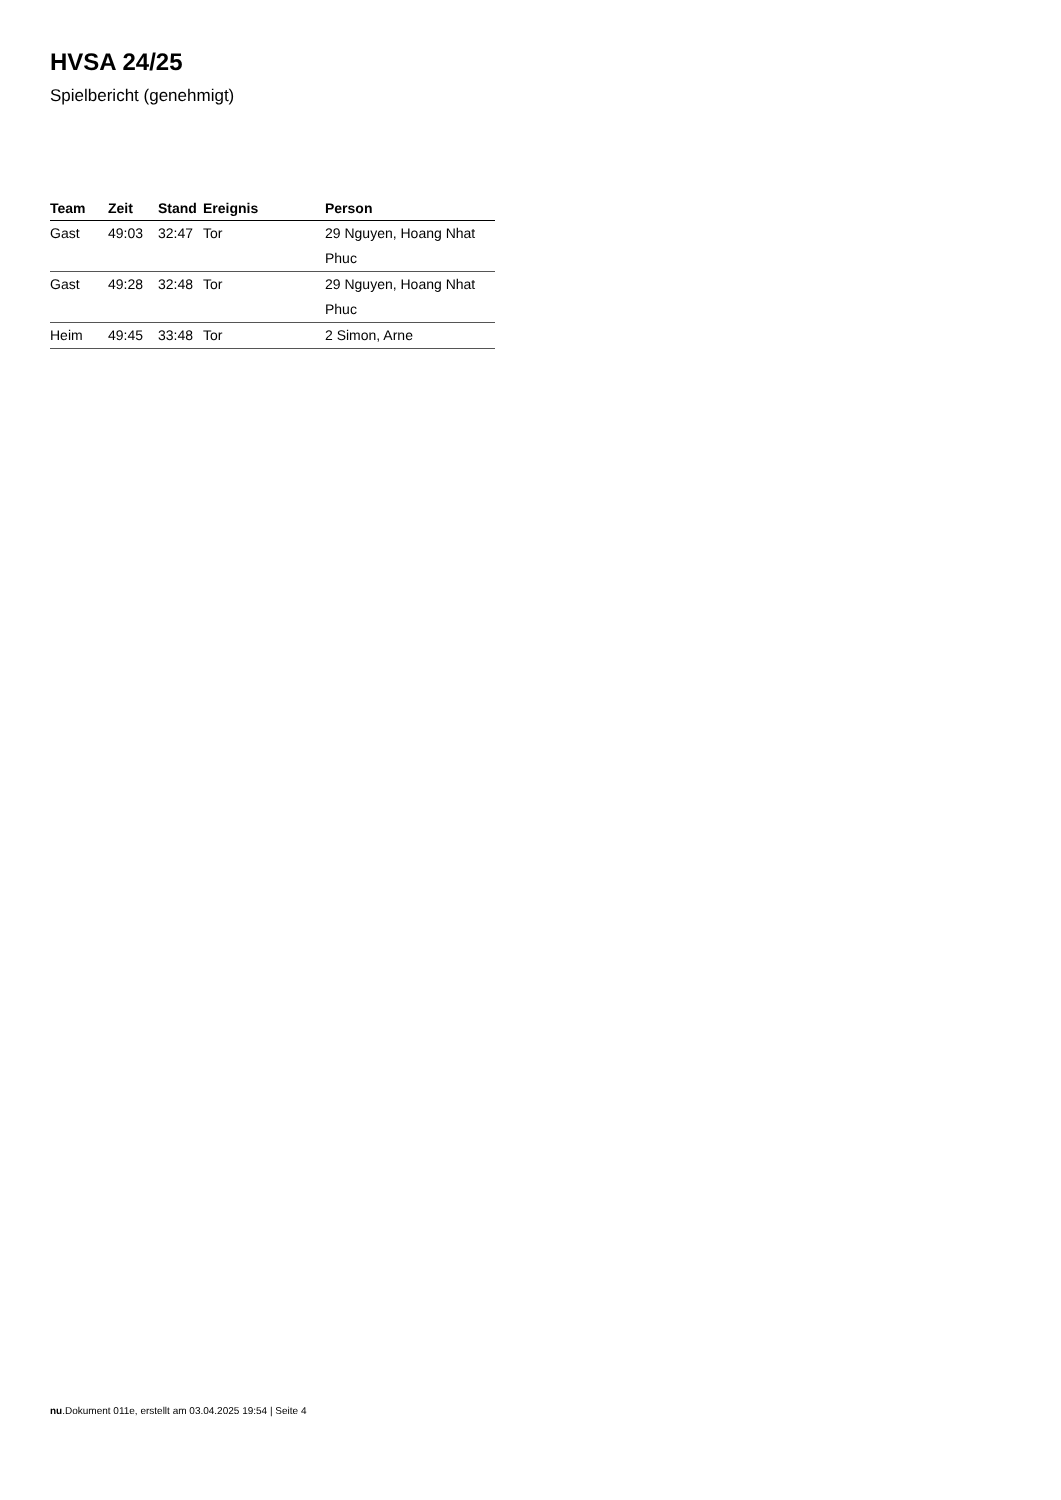HVSA 24/25
Spielbericht (genehmigt)
| Team | Zeit | Stand | Ereignis | Person |
| --- | --- | --- | --- | --- |
| Gast | 49:03 | 32:47 | Tor | 29 Nguyen, Hoang Nhat Phuc |
| Gast | 49:28 | 32:48 | Tor | 29 Nguyen, Hoang Nhat Phuc |
| Heim | 49:45 | 33:48 | Tor | 2 Simon, Arne |
nu.Dokument 011e, erstellt am 03.04.2025 19:54 | Seite 4